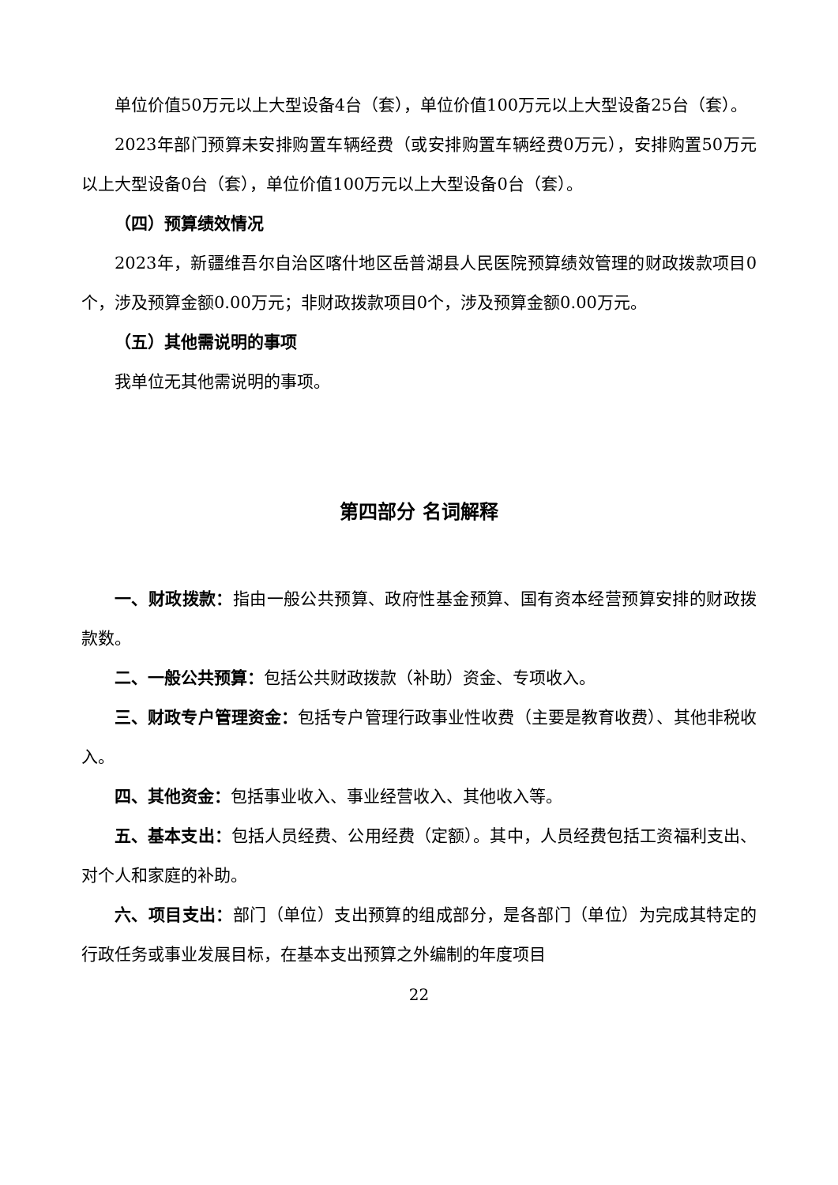单位价值50万元以上大型设备4台（套），单位价值100万元以上大型设备25台（套）。
2023年部门预算未安排购置车辆经费（或安排购置车辆经费0万元），安排购置50万元以上大型设备0台（套），单位价值100万元以上大型设备0台（套）。
（四）预算绩效情况
2023年，新疆维吾尔自治区喀什地区岳普湖县人民医院预算绩效管理的财政拨款项目0个，涉及预算金额0.00万元；非财政拨款项目0个，涉及预算金额0.00万元。
（五）其他需说明的事项
我单位无其他需说明的事项。
第四部分 名词解释
一、财政拨款：指由一般公共预算、政府性基金预算、国有资本经营预算安排的财政拨款数。
二、一般公共预算：包括公共财政拨款（补助）资金、专项收入。
三、财政专户管理资金：包括专户管理行政事业性收费（主要是教育收费）、其他非税收入。
四、其他资金：包括事业收入、事业经营收入、其他收入等。
五、基本支出：包括人员经费、公用经费（定额）。其中，人员经费包括工资福利支出、对个人和家庭的补助。
六、项目支出：部门（单位）支出预算的组成部分，是各部门（单位）为完成其特定的行政任务或事业发展目标，在基本支出预算之外编制的年度项目
22